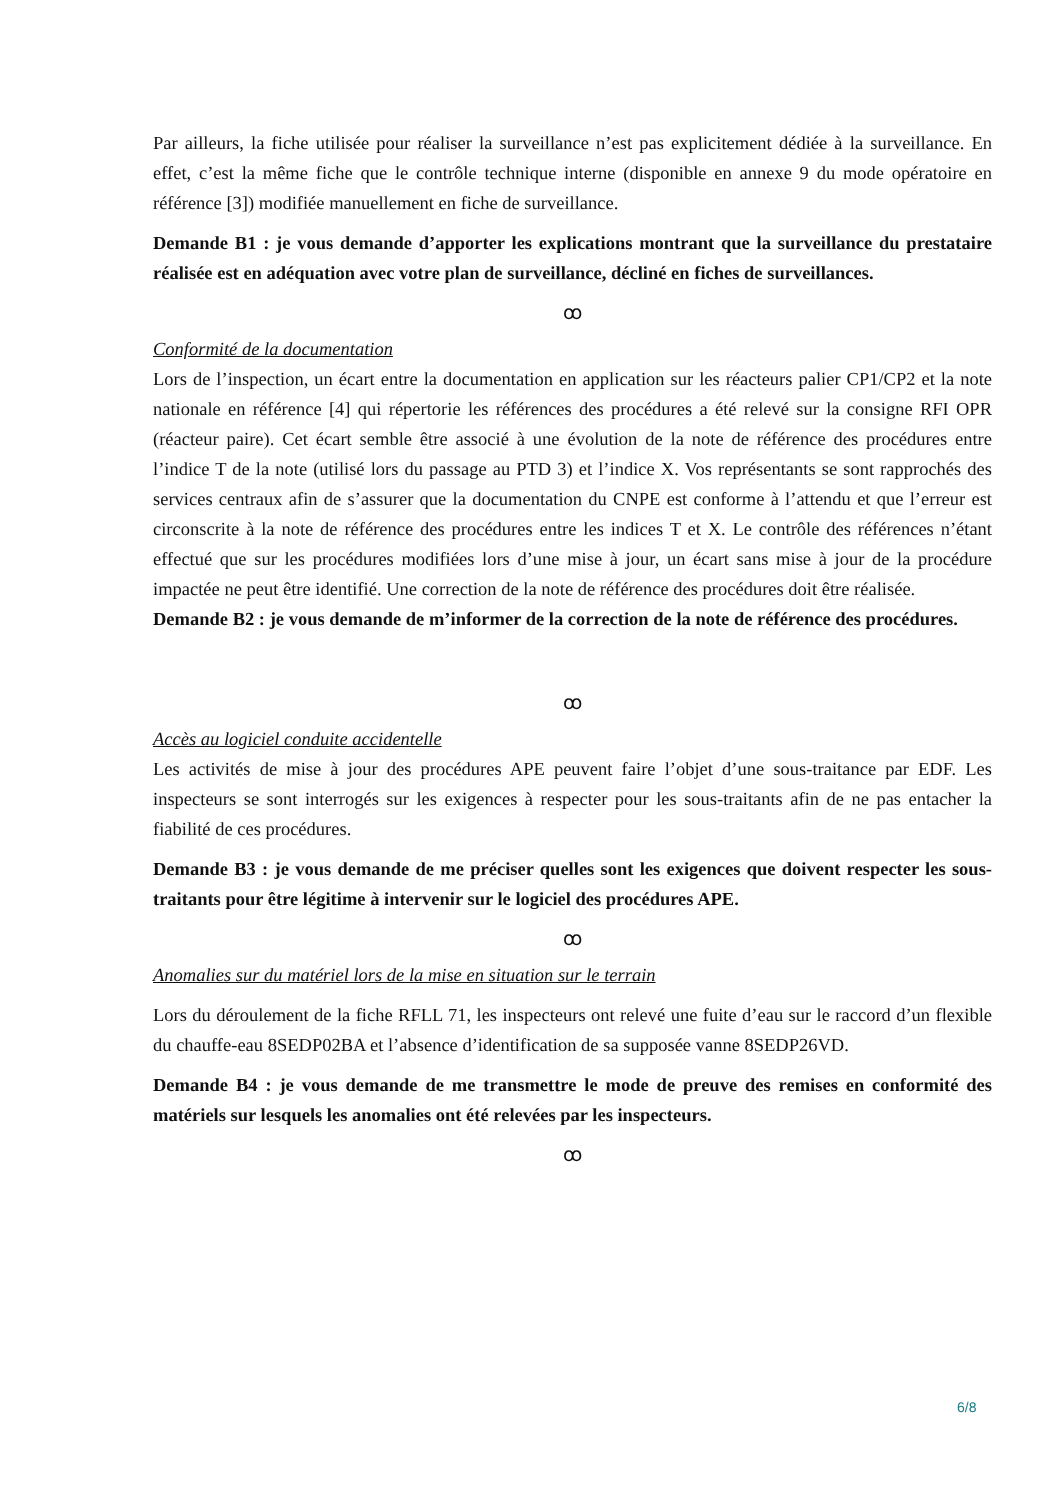Par ailleurs, la fiche utilisée pour réaliser la surveillance n’est pas explicitement dédiée à la surveillance. En effet, c’est la même fiche que le contrôle technique interne (disponible en annexe 9 du mode opératoire en référence [3]) modifiée manuellement en fiche de surveillance.
Demande B1 : je vous demande d’apporter les explications montrant que la surveillance du prestataire réalisée est en adéquation avec votre plan de surveillance, décliné en fiches de surveillances.
ꝏ
Conformité de la documentation
Lors de l’inspection, un écart entre la documentation en application sur les réacteurs palier CP1/CP2 et la note nationale en référence [4] qui répertorie les références des procédures a été relevé sur la consigne RFI OPR (réacteur paire). Cet écart semble être associé à une évolution de la note de référence des procédures entre l’indice T de la note (utilisé lors du passage au PTD 3) et l’indice X. Vos représentants se sont rapprochés des services centraux afin de s’assurer que la documentation du CNPE est conforme à l’attendu et que l’erreur est circonscrite à la note de référence des procédures entre les indices T et X. Le contrôle des références n’étant effectué que sur les procédures modifiées lors d’une mise à jour, un écart sans mise à jour de la procédure impactée ne peut être identifié. Une correction de la note de référence des procédures doit être réalisée.
Demande B2 : je vous demande de m’informer de la correction de la note de référence des procédures.
ꝏ
Accès au logiciel conduite accidentelle
Les activités de mise à jour des procédures APE peuvent faire l’objet d’une sous-traitance par EDF. Les inspecteurs se sont interrogés sur les exigences à respecter pour les sous-traitants afin de ne pas entacher la fiabilité de ces procédures.
Demande B3 : je vous demande de me préciser quelles sont les exigences que doivent respecter les sous-traitants pour être légitime à intervenir sur le logiciel des procédures APE.
ꝏ
Anomalies sur du matériel lors de la mise en situation sur le terrain
Lors du déroulement de la fiche RFLL 71, les inspecteurs ont relevé une fuite d’eau sur le raccord d’un flexible du chauffe-eau 8SEDP02BA et l’absence d’identification de sa supposée vanne 8SEDP26VD.
Demande B4 : je vous demande de me transmettre le mode de preuve des remises en conformité des matériels sur lesquels les anomalies ont été relevées par les inspecteurs.
ꝏ
6/8